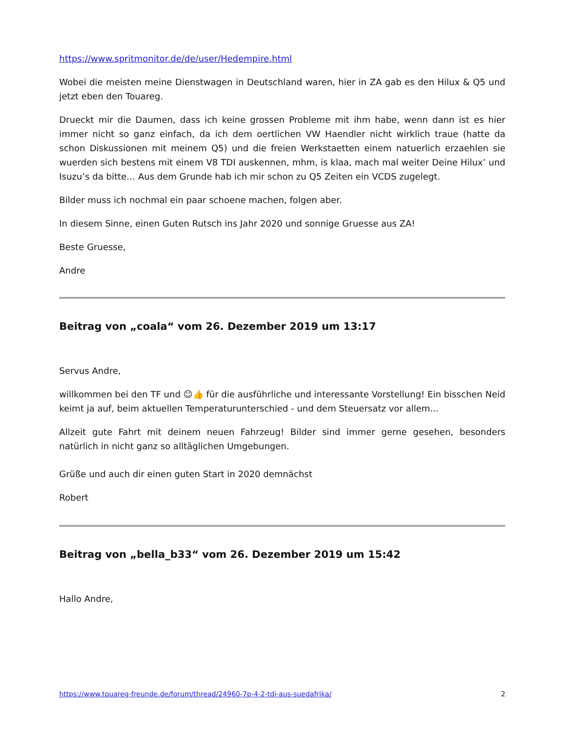https://www.spritmonitor.de/de/user/Hedempire.html
Wobei die meisten meine Dienstwagen in Deutschland waren, hier in ZA gab es den Hilux & Q5 und jetzt eben den Touareg.
Drueckt mir die Daumen, dass ich keine grossen Probleme mit ihm habe, wenn dann ist es hier immer nicht so ganz einfach, da ich dem oertlichen VW Haendler nicht wirklich traue (hatte da schon Diskussionen mit meinem Q5) und die freien Werkstaetten einem natuerlich erzaehlen sie wuerden sich bestens mit einem V8 TDI auskennen, mhm, is klaa, mach mal weiter Deine Hilux’ und Isuzu’s da bitte… Aus dem Grunde hab ich mir schon zu Q5 Zeiten ein VCDS zugelegt.
Bilder muss ich nochmal ein paar schoene machen, folgen aber.
In diesem Sinne, einen Guten Rutsch ins Jahr 2020 und sonnige Gruesse aus ZA!
Beste Gruesse,
Andre
Beitrag von „coala“ vom 26. Dezember 2019 um 13:17
Servus Andre,
willkommen bei den TF und ☺👍 für die ausführliche und interessante Vorstellung! Ein bisschen Neid keimt ja auf, beim aktuellen Temperaturunterschied - und dem Steuersatz vor allem...
Allzeit gute Fahrt mit deinem neuen Fahrzeug! Bilder sind immer gerne gesehen, besonders natürlich in nicht ganz so alltäglichen Umgebungen.
Grüße und auch dir einen guten Start in 2020 demnächst
Robert
Beitrag von „bella_b33“ vom 26. Dezember 2019 um 15:42
Hallo Andre,
https://www.touareg-freunde.de/forum/thread/24960-7p-4-2-tdi-aus-suedafrika/ 2